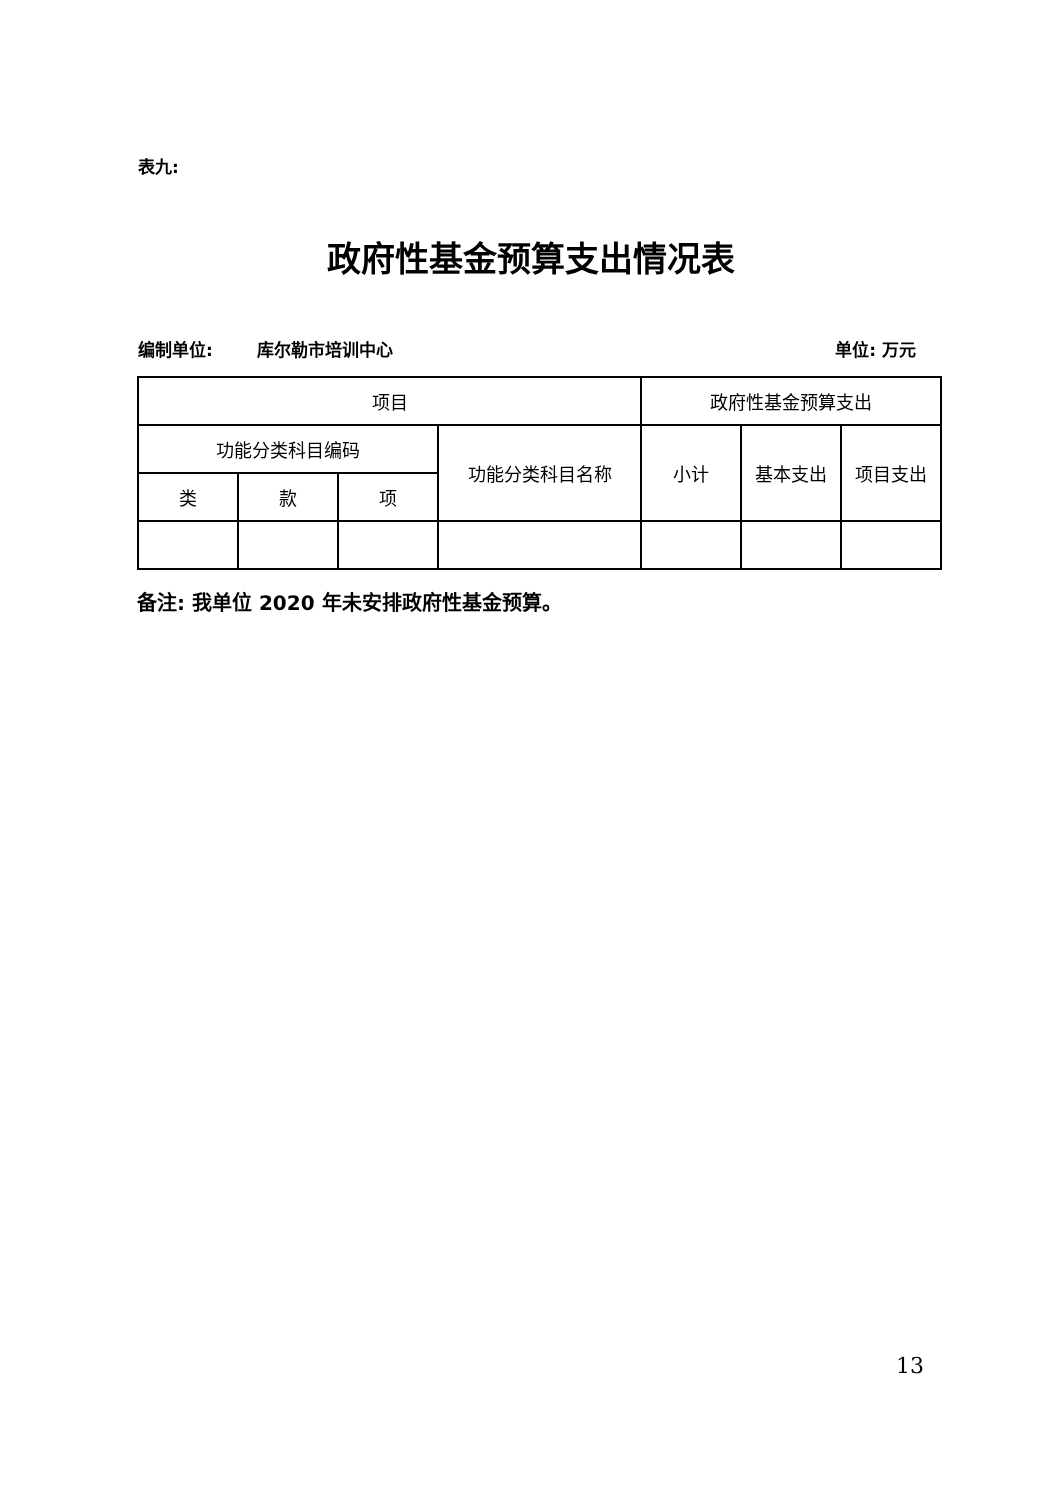表九:
政府性基金预算支出情况表
编制单位: 库尔勒市培训中心 单位: 万元
| 项目 | | | | 政府性基金预算支出 | | |
| --- | --- | --- | --- | --- | --- | --- |
| 功能分类科目编码 | | | 功能分类科目名称 | 小计 | 基本支出 | 项目支出 |
| 类 | 款 | 项 | | | | |
备注: 我单位 2020 年未安排政府性基金预算。
13